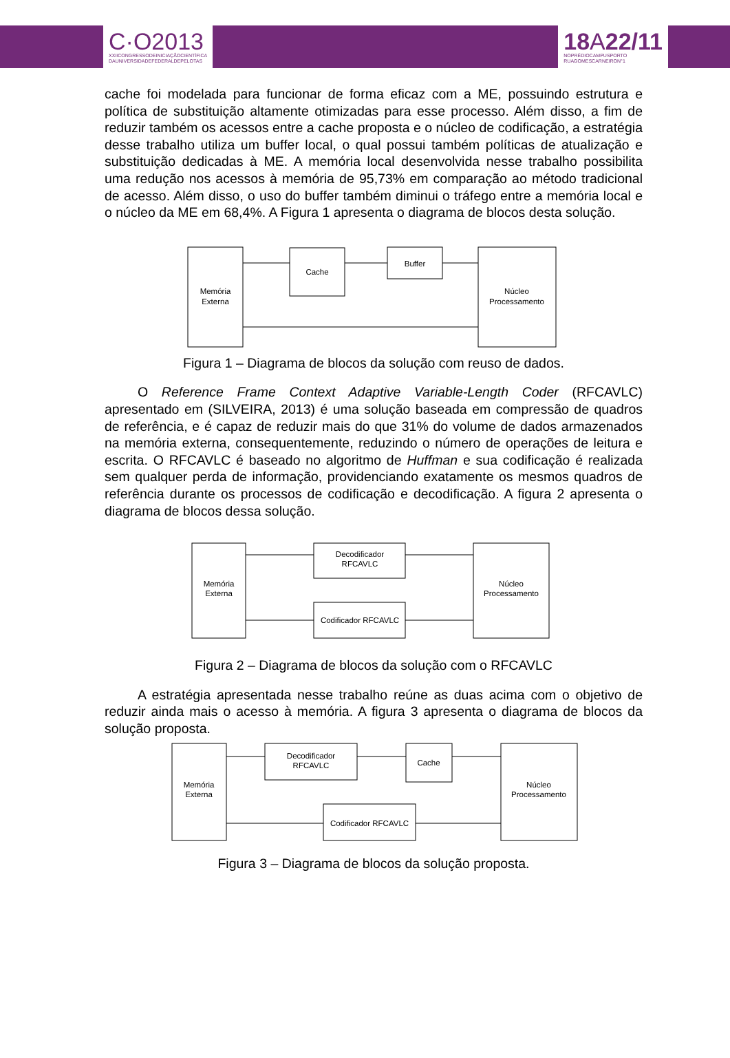C·O2013
XXIICONGRESSODEINICIAÇÃOCIENTÍFICA
DAUNIVERSIDADEFEDERALDEPELOTAS
18 A22/11
NOPRÉDIOCAMPUSPORTO
RUAGOMESCARNEIRON°1
cache foi modelada para funcionar de forma eficaz com a ME, possuindo estrutura e política de substituição altamente otimizadas para esse processo. Além disso, a fim de reduzir também os acessos entre a cache proposta e o núcleo de codificação, a estratégia desse trabalho utiliza um buffer local, o qual possui também políticas de atualização e substituição dedicadas à ME. A memória local desenvolvida nesse trabalho possibilita uma redução nos acessos à memória de 95,73% em comparação ao método tradicional de acesso. Além disso, o uso do buffer também diminui o tráfego entre a memória local e o núcleo da ME em 68,4%. A Figura 1 apresenta o diagrama de blocos desta solução.
Memória
Externa
Cache
Buffer
Núcleo
Processamento
Figura 1 – Diagrama de blocos da solução com reuso de dados.
O Reference Frame Context Adaptive Variable-Length Coder (RFCAVLC) apresentado em (SILVEIRA, 2013) é uma solução baseada em compressão de quadros de referência, e é capaz de reduzir mais do que 31% do volume de dados armazenados na memória externa, consequentemente, reduzindo o número de operações de leitura e escrita. O RFCAVLC é baseado no algoritmo de Huffman e sua codificação é realizada sem qualquer perda de informação, providenciando exatamente os mesmos quadros de referência durante os processos de codificação e decodificação. A figura 2 apresenta o diagrama de blocos dessa solução.
Memória
Externa
Decodificador
RFCAVLC
Codificador RFCAVLC
Núcleo
Processamento
Figura 2 – Diagrama de blocos da solução com o RFCAVLC
A estratégia apresentada nesse trabalho reúne as duas acima com o objetivo de reduzir ainda mais o acesso à memória. A figura 3 apresenta o diagrama de blocos da solução proposta.
Memória
Externa
Decodificador
RFCAVLC
Cache
Codificador RFCAVLC
Núcleo
Processamento
Figura 3 – Diagrama de blocos da solução proposta.